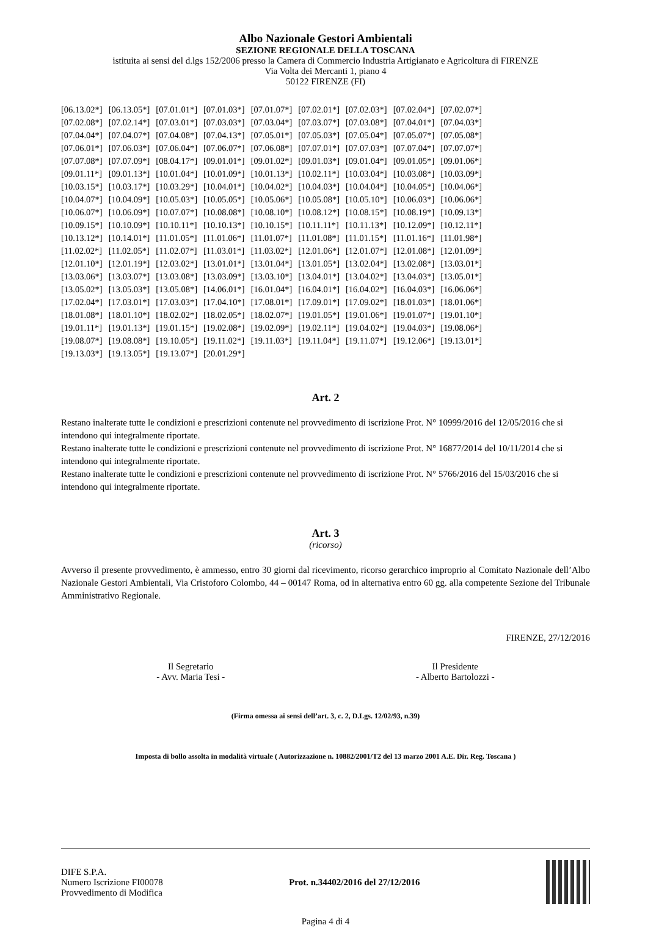Albo Nazionale Gestori Ambientali
SEZIONE REGIONALE DELLA TOSCANA
istituita ai sensi del d.lgs 152/2006 presso la Camera di Commercio Industria Artigianato e Agricoltura di FIRENZE
Via Volta dei Mercanti 1, piano 4
50122 FIRENZE (FI)
| [06.13.02*] | [06.13.05*] | [07.01.01*] | [07.01.03*] | [07.01.07*] | [07.02.01*] | [07.02.03*] | [07.02.04*] | [07.02.07*] |
| [07.02.08*] | [07.02.14*] | [07.03.01*] | [07.03.03*] | [07.03.04*] | [07.03.07*] | [07.03.08*] | [07.04.01*] | [07.04.03*] |
| [07.04.04*] | [07.04.07*] | [07.04.08*] | [07.04.13*] | [07.05.01*] | [07.05.03*] | [07.05.04*] | [07.05.07*] | [07.05.08*] |
| [07.06.01*] | [07.06.03*] | [07.06.04*] | [07.06.07*] | [07.06.08*] | [07.07.01*] | [07.07.03*] | [07.07.04*] | [07.07.07*] |
| [07.07.08*] | [07.07.09*] | [08.04.17*] | [09.01.01*] | [09.01.02*] | [09.01.03*] | [09.01.04*] | [09.01.05*] | [09.01.06*] |
| [09.01.11*] | [09.01.13*] | [10.01.04*] | [10.01.09*] | [10.01.13*] | [10.02.11*] | [10.03.04*] | [10.03.08*] | [10.03.09*] |
| [10.03.15*] | [10.03.17*] | [10.03.29*] | [10.04.01*] | [10.04.02*] | [10.04.03*] | [10.04.04*] | [10.04.05*] | [10.04.06*] |
| [10.04.07*] | [10.04.09*] | [10.05.03*] | [10.05.05*] | [10.05.06*] | [10.05.08*] | [10.05.10*] | [10.06.03*] | [10.06.06*] |
| [10.06.07*] | [10.06.09*] | [10.07.07*] | [10.08.08*] | [10.08.10*] | [10.08.12*] | [10.08.15*] | [10.08.19*] | [10.09.13*] |
| [10.09.15*] | [10.10.09*] | [10.10.11*] | [10.10.13*] | [10.10.15*] | [10.11.11*] | [10.11.13*] | [10.12.09*] | [10.12.11*] |
| [10.13.12*] | [10.14.01*] | [11.01.05*] | [11.01.06*] | [11.01.07*] | [11.01.08*] | [11.01.15*] | [11.01.16*] | [11.01.98*] |
| [11.02.02*] | [11.02.05*] | [11.02.07*] | [11.03.01*] | [11.03.02*] | [12.01.06*] | [12.01.07*] | [12.01.08*] | [12.01.09*] |
| [12.01.10*] | [12.01.19*] | [12.03.02*] | [13.01.01*] | [13.01.04*] | [13.01.05*] | [13.02.04*] | [13.02.08*] | [13.03.01*] |
| [13.03.06*] | [13.03.07*] | [13.03.08*] | [13.03.09*] | [13.03.10*] | [13.04.01*] | [13.04.02*] | [13.04.03*] | [13.05.01*] |
| [13.05.02*] | [13.05.03*] | [13.05.08*] | [14.06.01*] | [16.01.04*] | [16.04.01*] | [16.04.02*] | [16.04.03*] | [16.06.06*] |
| [17.02.04*] | [17.03.01*] | [17.03.03*] | [17.04.10*] | [17.08.01*] | [17.09.01*] | [17.09.02*] | [18.01.03*] | [18.01.06*] |
| [18.01.08*] | [18.01.10*] | [18.02.02*] | [18.02.05*] | [18.02.07*] | [19.01.05*] | [19.01.06*] | [19.01.07*] | [19.01.10*] |
| [19.01.11*] | [19.01.13*] | [19.01.15*] | [19.02.08*] | [19.02.09*] | [19.02.11*] | [19.04.02*] | [19.04.03*] | [19.08.06*] |
| [19.08.07*] | [19.08.08*] | [19.10.05*] | [19.11.02*] | [19.11.03*] | [19.11.04*] | [19.11.07*] | [19.12.06*] | [19.13.01*] |
| [19.13.03*] | [19.13.05*] | [19.13.07*] | [20.01.29*] | | | | | |
Art. 2
Restano inalterate tutte le condizioni e prescrizioni contenute nel provvedimento di iscrizione Prot. N° 10999/2016 del 12/05/2016 che si intendono qui integralmente riportate.
Restano inalterate tutte le condizioni e prescrizioni contenute nel provvedimento di iscrizione Prot. N° 16877/2014 del 10/11/2014 che si intendono qui integralmente riportate.
Restano inalterate tutte le condizioni e prescrizioni contenute nel provvedimento di iscrizione Prot. N° 5766/2016 del 15/03/2016 che si intendono qui integralmente riportate.
Art. 3
(ricorso)
Avverso il presente provvedimento, è ammesso, entro 30 giorni dal ricevimento, ricorso gerarchico improprio al Comitato Nazionale dell’Albo Nazionale Gestori Ambientali, Via Cristoforo Colombo, 44 – 00147 Roma, od in alternativa entro 60 gg. alla competente Sezione del Tribunale Amministrativo Regionale.
FIRENZE, 27/12/2016
Il Segretario
- Avv. Maria Tesi -
Il Presidente
- Alberto Bartolozzi -
(Firma omessa ai sensi dell’art. 3, c. 2, D.Lgs. 12/02/93, n.39)
Imposta di bollo assolta in modalità virtuale ( Autorizzazione n. 10882/2001/T2 del 13 marzo 2001 A.E. Dir. Reg. Toscana )
DIFE S.P.A.
Numero Iscrizione FI00078
Provvedimento di Modifica
Prot. n.34402/2016 del 27/12/2016
Pagina 4 di 4